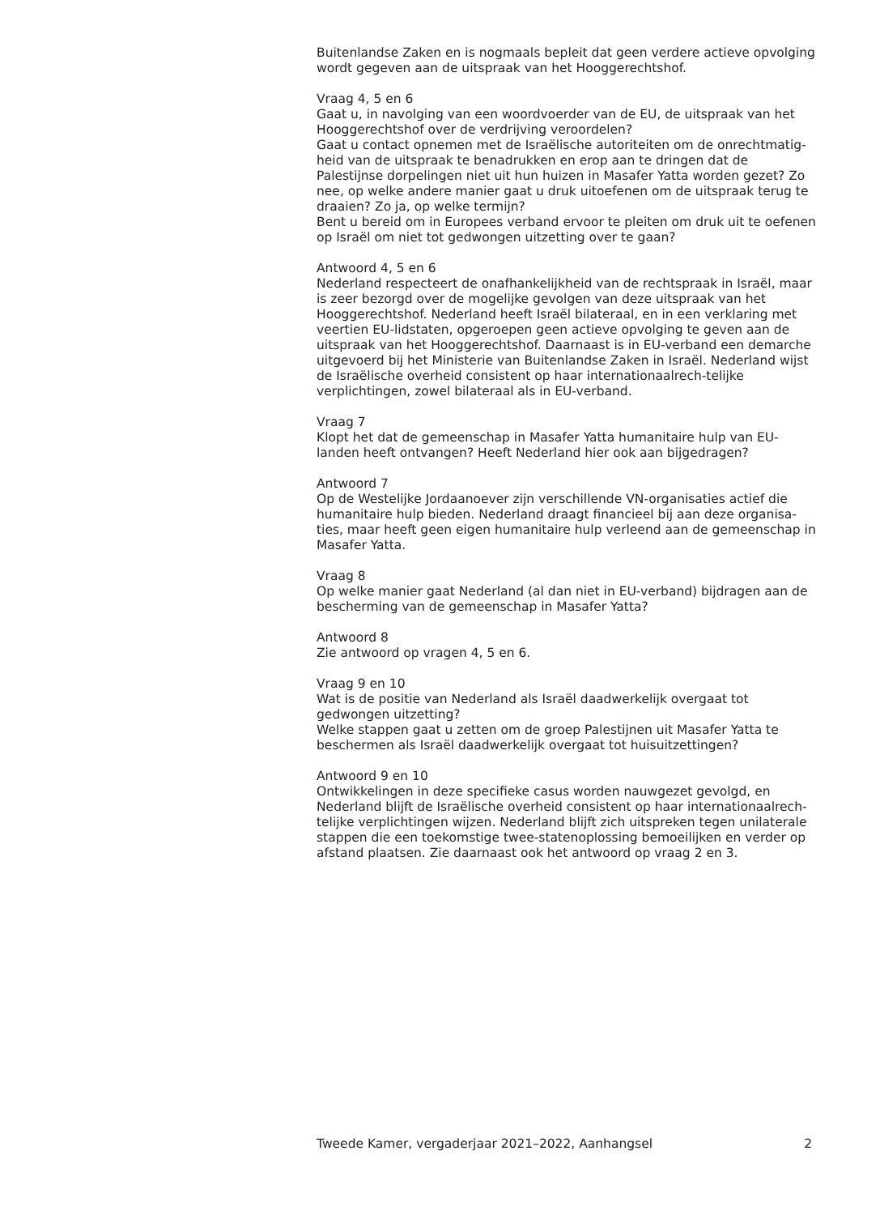Buitenlandse Zaken en is nogmaals bepleit dat geen verdere actieve opvolging wordt gegeven aan de uitspraak van het Hooggerechtshof.
Vraag 4, 5 en 6
Gaat u, in navolging van een woordvoerder van de EU, de uitspraak van het Hooggerechtshof over de verdrijving veroordelen?
Gaat u contact opnemen met de Israëlische autoriteiten om de onrechtmatig-heid van de uitspraak te benadrukken en erop aan te dringen dat de Palestijnse dorpelingen niet uit hun huizen in Masafer Yatta worden gezet? Zo nee, op welke andere manier gaat u druk uitoefenen om de uitspraak terug te draaien? Zo ja, op welke termijn?
Bent u bereid om in Europees verband ervoor te pleiten om druk uit te oefenen op Israël om niet tot gedwongen uitzetting over te gaan?
Antwoord 4, 5 en 6
Nederland respecteert de onafhankelijkheid van de rechtspraak in Israël, maar is zeer bezorgd over de mogelijke gevolgen van deze uitspraak van het Hooggerechtshof. Nederland heeft Israël bilateraal, en in een verklaring met veertien EU-lidstaten, opgeroepen geen actieve opvolging te geven aan de uitspraak van het Hooggerechtshof. Daarnaast is in EU-verband een demarche uitgevoerd bij het Ministerie van Buitenlandse Zaken in Israël. Nederland wijst de Israëlische overheid consistent op haar internationaalrech-telijke verplichtingen, zowel bilateraal als in EU-verband.
Vraag 7
Klopt het dat de gemeenschap in Masafer Yatta humanitaire hulp van EU-landen heeft ontvangen? Heeft Nederland hier ook aan bijgedragen?
Antwoord 7
Op de Westelijke Jordaanoever zijn verschillende VN-organisaties actief die humanitaire hulp bieden. Nederland draagt financieel bij aan deze organisa-ties, maar heeft geen eigen humanitaire hulp verleend aan de gemeenschap in Masafer Yatta.
Vraag 8
Op welke manier gaat Nederland (al dan niet in EU-verband) bijdragen aan de bescherming van de gemeenschap in Masafer Yatta?
Antwoord 8
Zie antwoord op vragen 4, 5 en 6.
Vraag 9 en 10
Wat is de positie van Nederland als Israël daadwerkelijk overgaat tot gedwongen uitzetting?
Welke stappen gaat u zetten om de groep Palestijnen uit Masafer Yatta te beschermen als Israël daadwerkelijk overgaat tot huisuitzettingen?
Antwoord 9 en 10
Ontwikkelingen in deze specifieke casus worden nauwgezet gevolgd, en Nederland blijft de Israëlische overheid consistent op haar internationaalrech-telijke verplichtingen wijzen. Nederland blijft zich uitspreken tegen unilaterale stappen die een toekomstige twee-statenoplossing bemoeilijken en verder op afstand plaatsen. Zie daarnaast ook het antwoord op vraag 2 en 3.
Tweede Kamer, vergaderjaar 2021–2022, Aanhangsel 2